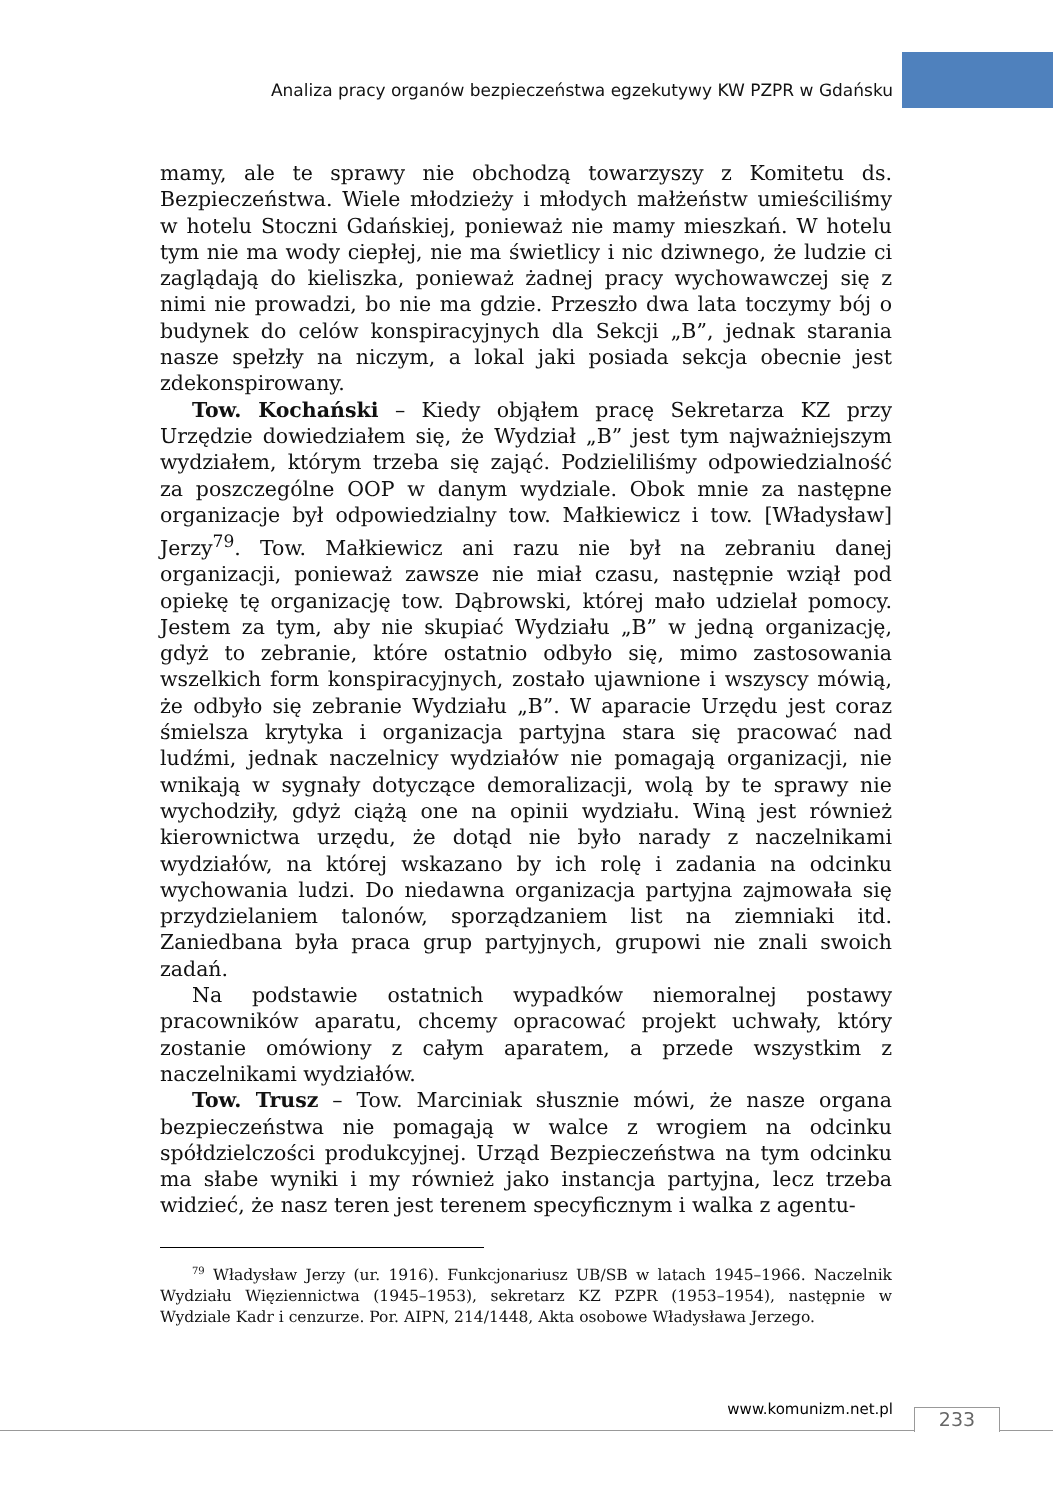Analiza pracy organów bezpieczeństwa egzekutywy KW PZPR w Gdańsku
mamy, ale te sprawy nie obchodzą towarzyszy z Komitetu ds. Bezpieczeństwa. Wiele młodzieży i młodych małżeństw umieściliśmy w hotelu Stoczni Gdańskiej, ponieważ nie mamy mieszkań. W hotelu tym nie ma wody ciepłej, nie ma świetlicy i nic dziwnego, że ludzie ci zaglądają do kieliszka, ponieważ żadnej pracy wychowawczej się z nimi nie prowadzi, bo nie ma gdzie. Przeszło dwa lata toczymy bój o budynek do celów konspiracyjnych dla Sekcji „B”, jednak starania nasze spełzły na niczym, a lokal jaki posiada sekcja obecnie jest zdekonspirowany.
Tow. Kochański – Kiedy objąłem pracę Sekretarza KZ przy Urzędzie dowiedziałem się, że Wydział „B” jest tym najważniejszym wydziałem, którym trzeba się zająć. Podzieliliśmy odpowiedzialność za poszczególne OOP w danym wydziale. Obok mnie za następne organizacje był odpowiedzialny tow. Małkiewicz i tow. [Władysław] Jerzy<sup>79</sup>. Tow. Małkiewicz ani razu nie był na zebraniu danej organizacji, ponieważ zawsze nie miał czasu, następnie wziął pod opiekę tę organizację tow. Dąbrowski, której mało udzielał pomocy. Jestem za tym, aby nie skupiać Wydziału „B” w jedną organizację, gdyż to zebranie, które ostatnio odbyło się, mimo zastosowania wszelkich form konspiracyjnych, zostało ujawnione i wszyscy mówią, że odbyło się zebranie Wydziału „B”. W aparacie Urzędu jest coraz śmielsza krytyka i organizacja partyjna stara się pracować nad ludźmi, jednak naczelnicy wydziałów nie pomagają organizacji, nie wnikają w sygnały dotyczące demoralizacji, wolą by te sprawy nie wychodziły, gdyż ciążą one na opinii wydziału. Winą jest również kierownictwa urzędu, że dotąd nie było narady z naczelnikami wydziałów, na której wskazano by ich rolę i zadania na odcinku wychowania ludzi. Do niedawna organizacja partyjna zajmowała się przydzielaniem talonów, sporządzaniem list na ziemniaki itd. Zaniedbana była praca grup partyjnych, grupowi nie znali swoich zadań.
Na podstawie ostatnich wypadków niemoralnej postawy pracowników aparatu, chcemy opracować projekt uchwały, który zostanie omówiony z całym aparatem, a przede wszystkim z naczelnikami wydziałów.
Tow. Trusz – Tow. Marciniak słusznie mówi, że nasze organa bezpieczeństwa nie pomagają w walce z wrogiem na odcinku spółdzielczości produkcyjnej. Urząd Bezpieczeństwa na tym odcinku ma słabe wyniki i my również jako instancja partyjna, lecz trzeba widzieć, że nasz teren jest terenem specyficznym i walka z agentu-
<sup>79</sup> Władysław Jerzy (ur. 1916). Funkcjonariusz UB/SB w latach 1945–1966. Naczelnik Wydziału Więziennictwa (1945–1953), sekretarz KZ PZPR (1953–1954), następnie w Wydziale Kadr i cenzurze. Por. AIPN, 214/1448, Akta osobowe Władysława Jerzego.
www.komunizm.net.pl 233